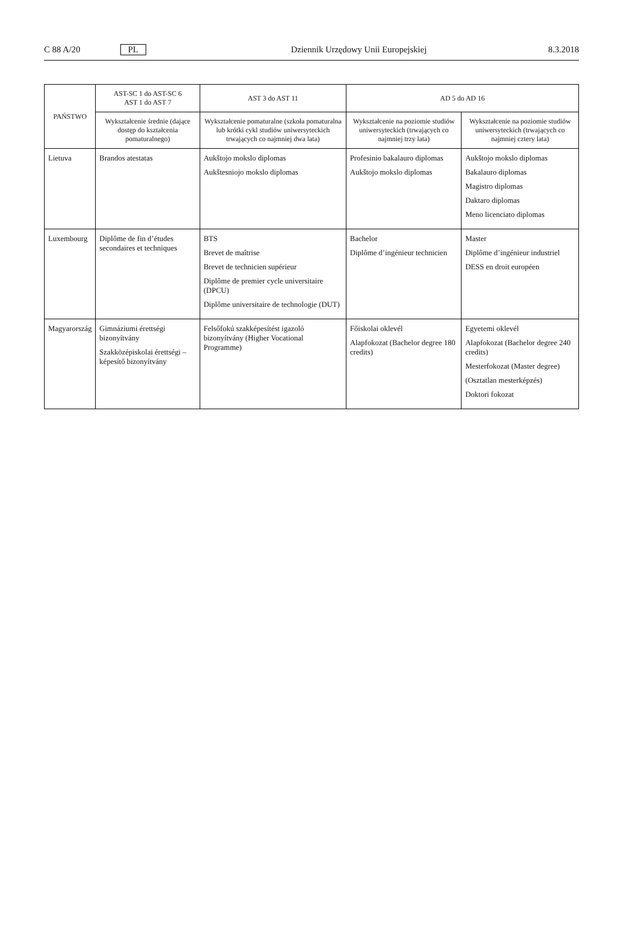C 88 A/20 PL Dziennik Urzędowy Unii Europejskiej 8.3.2018
| PAŃSTWO | AST-SC 1 do AST-SC 6 AST 1 do AST 7 | AST 3 do AST 11 | AD 5 do AD 16 | |
| --- | --- | --- | --- | --- |
| | Wykształcenie średnie (dające dostęp do kształcenia pomaturalnego) | Wykształcenie pomaturalne (szkoła pomaturalna lub krótki cykl studiów uniwersyteckich trwających co najmniej dwa lata) | Wykształcenie na poziomie studiów uniwersyteckich (trwających co najmniej trzy lata) | Wykształcenie na poziomie studiów uniwersyteckich (trwających co najmniej cztery lata) |
| Lietuva | Brandos atestatas | Aukštojo mokslo diplomas Aukštesniojo mokslo diplomas | Profesinio bakalauro diplomas Aukštojo mokslo diplomas | Aukštojo mokslo diplomas Bakalauro diplomas Magistro diplomas Daktaro diplomas Meno licenciato diplomas |
| Luxembourg | Diplôme de fin d’études secondaires et techniques | BTS Brevet de maîtrise Brevet de technicien supérieur Diplôme de premier cycle universitaire (DPCU) Diplôme universitaire de technologie (DUT) | Bachelor Diplôme d’ingénieur technicien | Master Diplôme d’ingénieur industriel DESS en droit européen |
| Magyarország | Gimnáziumi érettségi bizonyítvány Szakközépiskolai érettségi – képesítő bizonyítvány | Felsőfokú szakképesítést igazoló bizonyítvány (Higher Vocational Programme) | Főiskolai oklevél Alapfokozat (Bachelor degree 180 credits) | Egyetemi oklevél Alapfokozat (Bachelor degree 240 credits) Mesterfokozat (Master degree) (Osztatlan mesterképzés) Doktori fokozat |